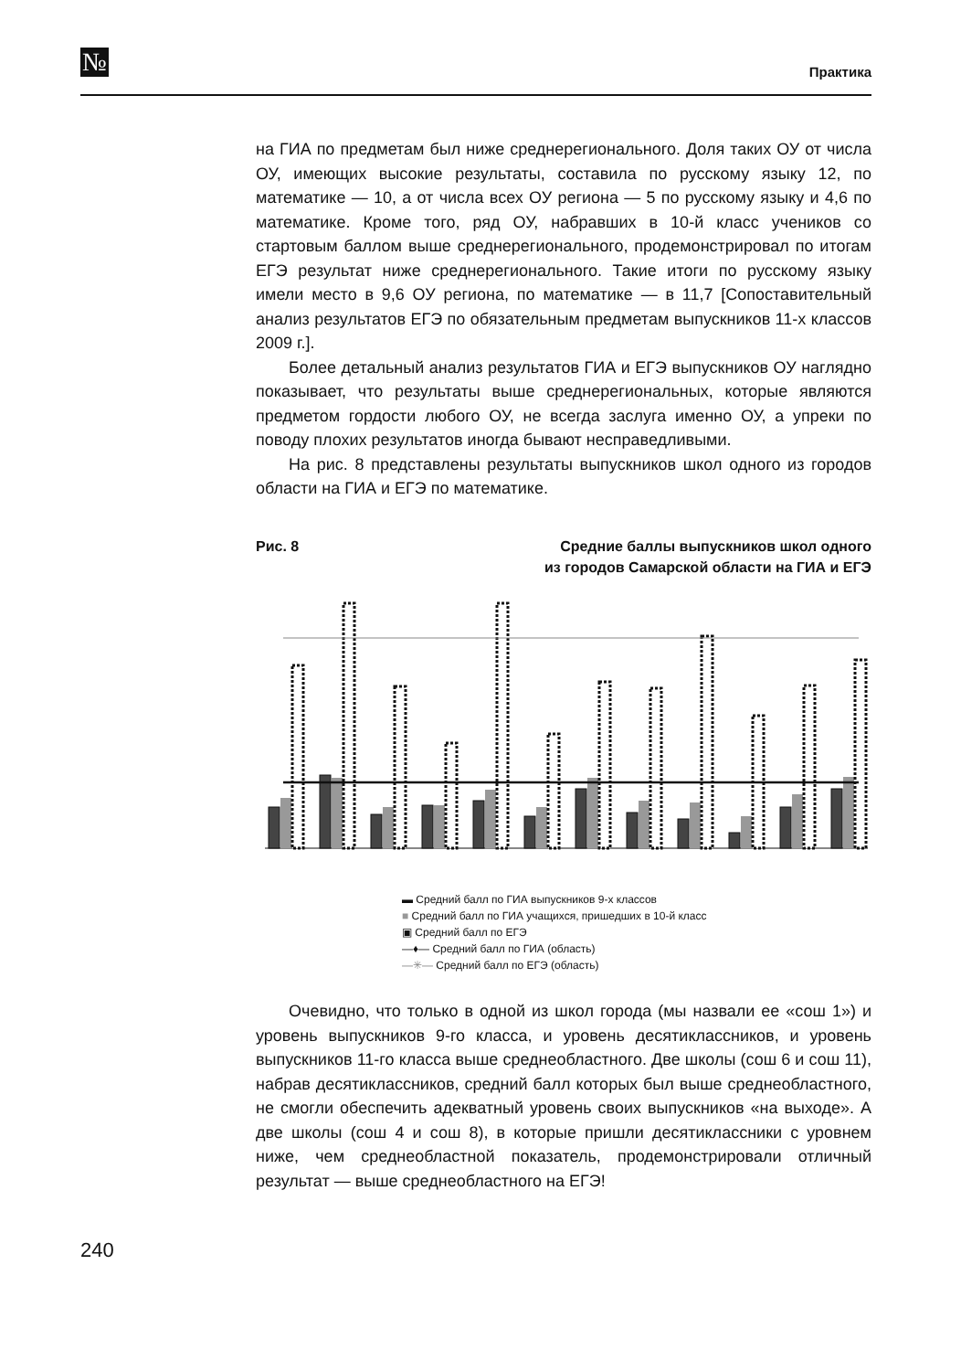№ Практика
на ГИА по предметам был ниже среднерегионального. Доля таких ОУ от числа ОУ, имеющих высокие результаты, составила по русскому языку 12, по математике — 10, а от числа всех ОУ региона — 5 по русскому языку и 4,6 по математике. Кроме того, ряд ОУ, набравших в 10-й класс учеников со стартовым баллом выше среднерегионального, продемонстрировал по итогам ЕГЭ результат ниже среднерегионального. Такие итоги по русскому языку имели место в 9,6 ОУ региона, по математике — в 11,7 [Сопоставительный анализ результатов ЕГЭ по обязательным предметам выпускников 11-х классов 2009 г.].
Более детальный анализ результатов ГИА и ЕГЭ выпускников ОУ наглядно показывает, что результаты выше среднерегиональных, которые являются предметом гордости любого ОУ, не всегда заслуга именно ОУ, а упреки по поводу плохих результатов иногда бывают несправедливыми.
На рис. 8 представлены результаты выпускников школ одного из городов области на ГИА и ЕГЭ по математике.
Рис. 8 Средние баллы выпускников школ одного
из городов Самарской области на ГИА и ЕГЭ
▬ Средний балл по ГИА выпускников 9-х классов
■ Средний балл по ГИА учащихся, пришедших в 10-й класс
▣ Средний балл по ЕГЭ
—♦— Средний балл по ГИА (область)
—✳— Средний балл по ЕГЭ (область)
Очевидно, что только в одной из школ города (мы назвали ее «сош 1») и уровень выпускников 9-го класса, и уровень десятиклассников, и уровень выпускников 11-го класса выше среднеобластного. Две школы (сош 6 и сош 11), набрав десятиклассников, средний балл которых был выше среднеобластного, не смогли обеспечить адекватный уровень своих выпускников «на выходе». А две школы (сош 4 и сош 8), в которые пришли десятиклассники с уровнем ниже, чем среднеобластной показатель, продемонстрировали отличный результат — выше среднеобластного на ЕГЭ!
240